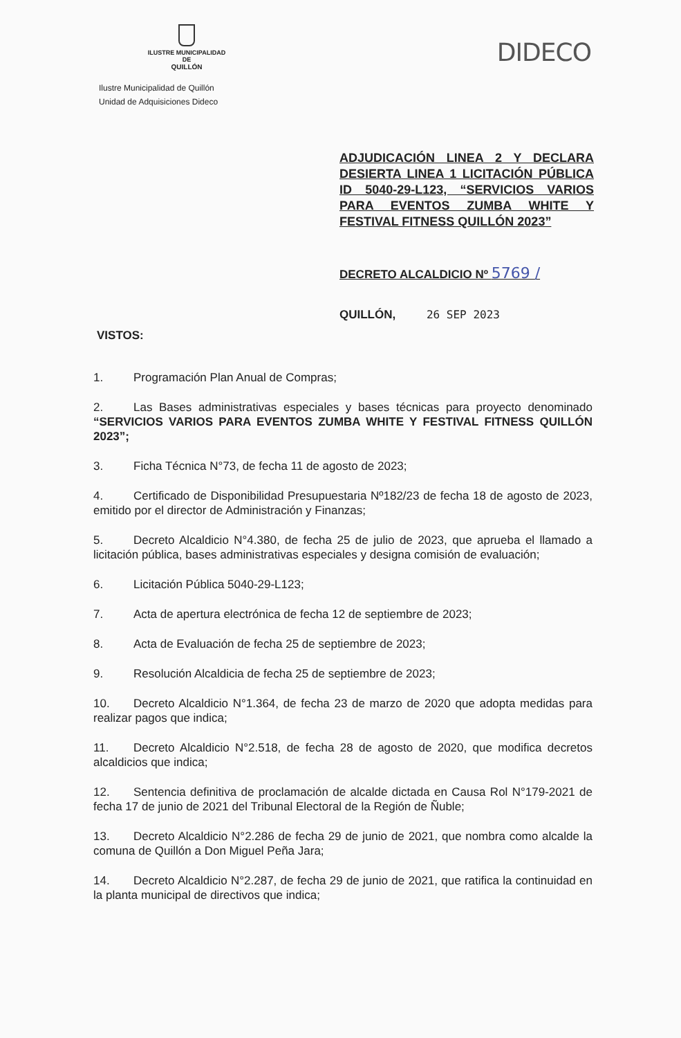ILUSTRE MUNICIPALIDAD DE
QUILLÓN
DIDECO
Ilustre Municipalidad de Quillón
Unidad de Adquisiciones Dideco
ADJUDICACIÓN LINEA 2 Y DECLARA DESIERTA LINEA 1 LICITACIÓN PÚBLICA ID 5040-29-L123, “SERVICIOS VARIOS PARA EVENTOS ZUMBA WHITE Y FESTIVAL FITNESS QUILLÓN 2023”
DECRETO ALCALDICIO Nº 5769 /
QUILLÓN, 26 SEP 2023
VISTOS:
1. Programación Plan Anual de Compras;
2. Las Bases administrativas especiales y bases técnicas para proyecto denominado “SERVICIOS VARIOS PARA EVENTOS ZUMBA WHITE Y FESTIVAL FITNESS QUILLÓN 2023”;
3. Ficha Técnica N°73, de fecha 11 de agosto de 2023;
4. Certificado de Disponibilidad Presupuestaria Nº182/23 de fecha 18 de agosto de 2023, emitido por el director de Administración y Finanzas;
5. Decreto Alcaldicio N°4.380, de fecha 25 de julio de 2023, que aprueba el llamado a licitación pública, bases administrativas especiales y designa comisión de evaluación;
6. Licitación Pública 5040-29-L123;
7. Acta de apertura electrónica de fecha 12 de septiembre de 2023;
8. Acta de Evaluación de fecha 25 de septiembre de 2023;
9. Resolución Alcaldicia de fecha 25 de septiembre de 2023;
10. Decreto Alcaldicio N°1.364, de fecha 23 de marzo de 2020 que adopta medidas para realizar pagos que indica;
11. Decreto Alcaldicio N°2.518, de fecha 28 de agosto de 2020, que modifica decretos alcaldicios que indica;
12. Sentencia definitiva de proclamación de alcalde dictada en Causa Rol N°179-2021 de fecha 17 de junio de 2021 del Tribunal Electoral de la Región de Ñuble;
13. Decreto Alcaldicio N°2.286 de fecha 29 de junio de 2021, que nombra como alcalde la comuna de Quillón a Don Miguel Peña Jara;
14. Decreto Alcaldicio N°2.287, de fecha 29 de junio de 2021, que ratifica la continuidad en la planta municipal de directivos que indica;